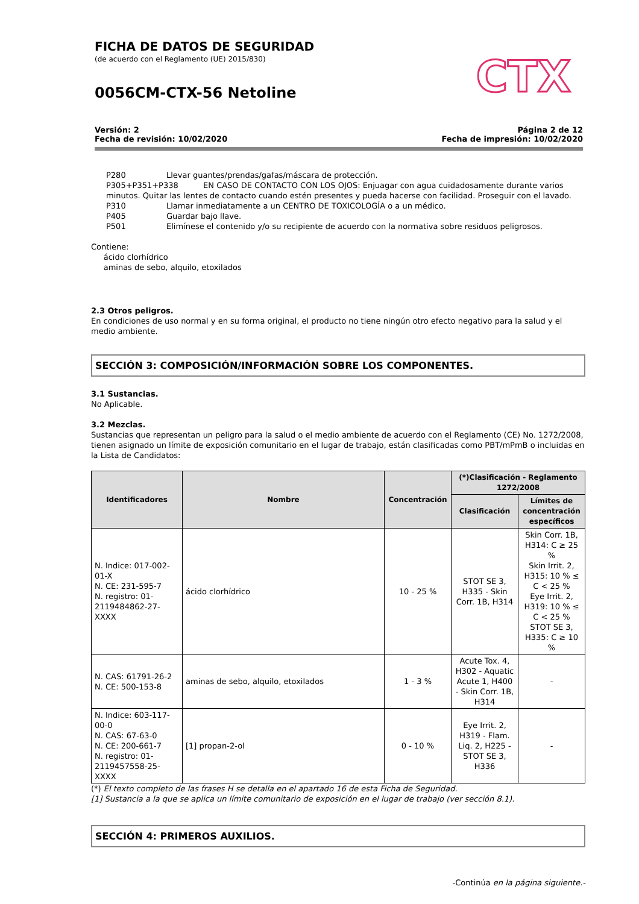FICHA DE DATOS DE SEGURIDAD
(de acuerdo con el Reglamento (UE) 2015/830)
0056CM-CTX-56 Netoline
CTX
Versión: 2
Fecha de revisión: 10/02/2020
Página 2 de 12
Fecha de impresión: 10/02/2020
P280 Llevar guantes/prendas/gafas/máscara de protección.
P305+P351+P338 EN CASO DE CONTACTO CON LOS OJOS: Enjuagar con agua cuidadosamente durante varios
minutos. Quitar las lentes de contacto cuando estén presentes y pueda hacerse con facilidad. Proseguir con el lavado.
P310 Llamar inmediatamente a un CENTRO DE TOXICOLOGÍA o a un médico.
P405 Guardar bajo llave.
P501 Elimínese el contenido y/o su recipiente de acuerdo con la normativa sobre residuos peligrosos.
Contiene:
ácido clorhídrico
aminas de sebo, alquilo, etoxilados
2.3 Otros peligros.
En condiciones de uso normal y en su forma original, el producto no tiene ningún otro efecto negativo para la salud y el medio ambiente.
SECCIÓN 3: COMPOSICIÓN/INFORMACIÓN SOBRE LOS COMPONENTES.
3.1 Sustancias.
No Aplicable.
3.2 Mezclas.
Sustancias que representan un peligro para la salud o el medio ambiente de acuerdo con el Reglamento (CE) No. 1272/2008, tienen asignado un límite de exposición comunitario en el lugar de trabajo, están clasificadas como PBT/mPmB o incluidas en la Lista de Candidatos:
| Identificadores | Nombre | Concentración | (*)Clasificación - Reglamento 1272/2008 | |
| --- | --- | --- | --- | --- |
| | | | Clasificación | Límites de concentración específicos |
| N. Indice: 017-002-01-X N. CE: 231-595-7 N. registro: 01-2119484862-27-XXXX | ácido clorhídrico | 10 - 25 % | STOT SE 3, H335 - Skin Corr. 1B, H314 | Skin Corr. 1B, H314: C ≥ 25 % Skin Irrit. 2, H315: 10 % ≤ C < 25 % Eye Irrit. 2, H319: 10 % ≤ C < 25 % STOT SE 3, H335: C ≥ 10 % |
| N. CAS: 61791-26-2 N. CE: 500-153-8 | aminas de sebo, alquilo, etoxilados | 1 - 3 % | Acute Tox. 4, H302 - Aquatic Acute 1, H400 - Skin Corr. 1B, H314 | - |
| N. Indice: 603-117-00-0 N. CAS: 67-63-0 N. CE: 200-661-7 N. registro: 01-2119457558-25-XXXX | [1] propan-2-ol | 0 - 10 % | Eye Irrit. 2, H319 - Flam. Liq. 2, H225 - STOT SE 3, H336 | - |
(*) El texto completo de las frases H se detalla en el apartado 16 de esta Ficha de Seguridad.
[1] Sustancia a la que se aplica un límite comunitario de exposición en el lugar de trabajo (ver sección 8.1).
SECCIÓN 4: PRIMEROS AUXILIOS.
-Continúa en la página siguiente.-